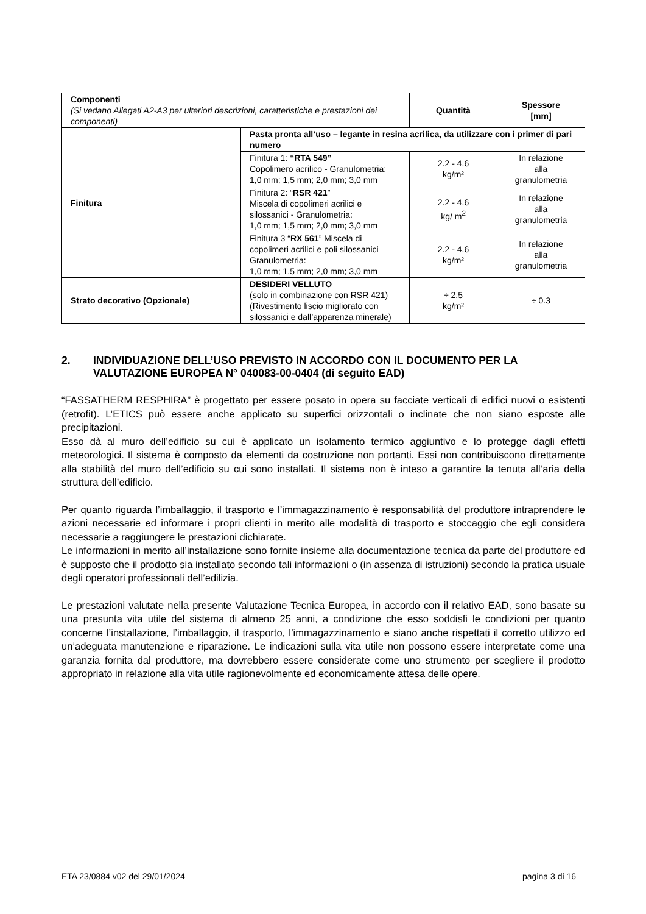| Componenti (Si vedano Allegati A2-A3 per ulteriori descrizioni, caratteristiche e prestazioni dei componenti) | | Quantità | Spessore [mm] |
| Finitura | Pasta pronta all’uso – legante in resina acrilica, da utilizzare con i primer di pari numero | | |
| | Finitura 1: “RTA 549” Copolimero acrilico - Granulometria: 1,0 mm; 1,5 mm; 2,0 mm; 3,0 mm | 2.2 - 4.6 kg/m² | In relazione alla granulometria |
| | Finitura 2: “ RSR 421 ” Miscela di copolimeri acrilici e silossanici - Granulometria: 1,0 mm; 1,5 mm; 2,0 mm; 3,0 mm | 2.2 - 4.6 kg/ m<sup>2</sup> | In relazione alla granulometria |
| | Finitura 3 “ RX 561 ” Miscela di copolimeri acrilici e poli silossanici Granulometria: 1,0 mm; 1,5 mm; 2,0 mm; 3,0 mm | 2.2 - 4.6 kg/m² | In relazione alla granulometria |
| Strato decorativo (Opzionale) | DESIDERI VELLUTO (solo in combinazione con RSR 421) (Rivestimento liscio migliorato con silossanici e dall’apparenza minerale) | ÷ 2.5 kg/m² | ÷ 0.3 |
2. INDIVIDUAZIONE DELL’USO PREVISTO IN ACCORDO CON IL DOCUMENTO PER LA VALUTAZIONE EUROPEA N° 040083-00-0404 (di seguito EAD)
“FASSATHERM RESPHIRA” è progettato per essere posato in opera su facciate verticali di edifici nuovi o esistenti (retrofit). L’ETICS può essere anche applicato su superfici orizzontali o inclinate che non siano esposte alle precipitazioni.
Esso dà al muro dell’edificio su cui è applicato un isolamento termico aggiuntivo e lo protegge dagli effetti meteorologici. Il sistema è composto da elementi da costruzione non portanti. Essi non contribuiscono direttamente alla stabilità del muro dell’edificio su cui sono installati. Il sistema non è inteso a garantire la tenuta all’aria della struttura dell’edificio.
Per quanto riguarda l’imballaggio, il trasporto e l’immagazzinamento è responsabilità del produttore intraprendere le azioni necessarie ed informare i propri clienti in merito alle modalità di trasporto e stoccaggio che egli considera necessarie a raggiungere le prestazioni dichiarate.
Le informazioni in merito all’installazione sono fornite insieme alla documentazione tecnica da parte del produttore ed è supposto che il prodotto sia installato secondo tali informazioni o (in assenza di istruzioni) secondo la pratica usuale degli operatori professionali dell’edilizia.
Le prestazioni valutate nella presente Valutazione Tecnica Europea, in accordo con il relativo EAD, sono basate su una presunta vita utile del sistema di almeno 25 anni, a condizione che esso soddisfi le condizioni per quanto concerne l’installazione, l’imballaggio, il trasporto, l’immagazzinamento e siano anche rispettati il corretto utilizzo ed un’adeguata manutenzione e riparazione. Le indicazioni sulla vita utile non possono essere interpretate come una garanzia fornita dal produttore, ma dovrebbero essere considerate come uno strumento per scegliere il prodotto appropriato in relazione alla vita utile ragionevolmente ed economicamente attesa delle opere.
ETA 23/0884 v02 del 29/01/2024 pagina 3 di 16